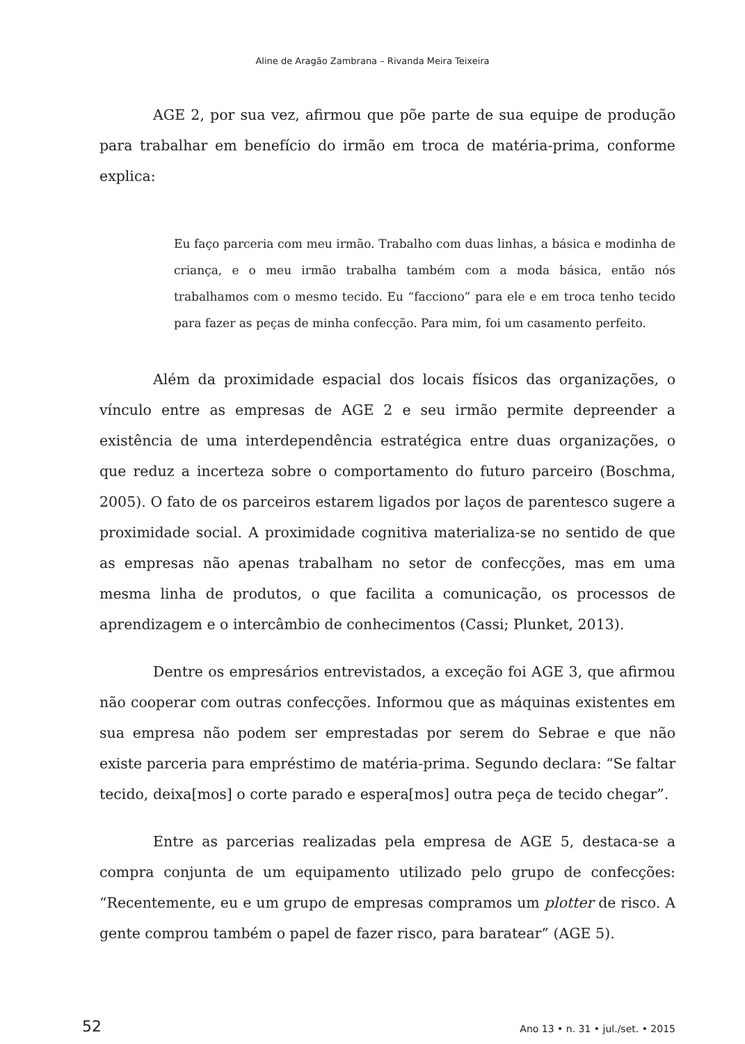Aline de Aragão Zambrana – Rivanda Meira Teixeira
AGE 2, por sua vez, afirmou que põe parte de sua equipe de produção para trabalhar em benefício do irmão em troca de matéria-prima, conforme explica:
Eu faço parceria com meu irmão. Trabalho com duas linhas, a básica e modinha de criança, e o meu irmão trabalha também com a moda básica, então nós trabalhamos com o mesmo tecido. Eu “facciono” para ele e em troca tenho tecido para fazer as peças de minha confecção. Para mim, foi um casamento perfeito.
Além da proximidade espacial dos locais físicos das organizações, o vínculo entre as empresas de AGE 2 e seu irmão permite depreender a existência de uma interdependência estratégica entre duas organizações, o que reduz a incerteza sobre o comportamento do futuro parceiro (Boschma, 2005). O fato de os parceiros estarem ligados por laços de parentesco sugere a proximidade social. A proximidade cognitiva materializa-se no sentido de que as empresas não apenas trabalham no setor de confecções, mas em uma mesma linha de produtos, o que facilita a comunicação, os processos de aprendizagem e o intercâmbio de conhecimentos (Cassi; Plunket, 2013).
Dentre os empresários entrevistados, a exceção foi AGE 3, que afirmou não cooperar com outras confecções. Informou que as máquinas existentes em sua empresa não podem ser emprestadas por serem do Sebrae e que não existe parceria para empréstimo de matéria-prima. Segundo declara: “Se faltar tecido, deixa[mos] o corte parado e espera[mos] outra peça de tecido chegar”.
Entre as parcerias realizadas pela empresa de AGE 5, destaca-se a compra conjunta de um equipamento utilizado pelo grupo de confecções: “Recentemente, eu e um grupo de empresas compramos um plotter de risco. A gente comprou também o papel de fazer risco, para baratear” (AGE 5).
52 Ano 13 • n. 31 • jul./set. • 2015